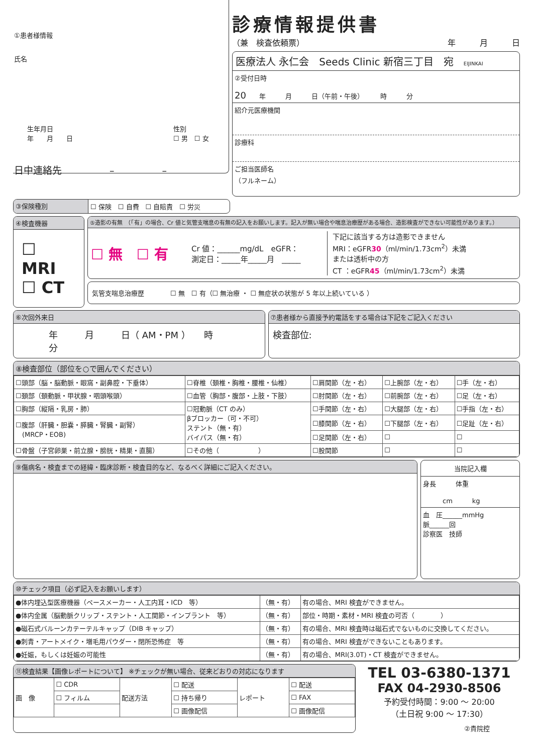①患者様情報
氏名
生年月日
年　　月　　日 性別
☐ 男　☐ 女
日中連絡先　　　　　–　　　　　–
診療情報提供書
（兼　検査依頼票） 年　　　月　　　日
医療法人 永仁会　Seeds Clinic 新宿三丁目　宛　EIJINKAI
②受付日時
20　　年　　　月　　　日（午前・午後）　　　時　　　分
紹介元医療機関
診療科
ご担当医師名
（フルネーム）
③保険種別 ☐ 保険　☐ 自費　☐ 自賠責　☐ 労災
④検査機器
☐ MRI
☐ CT
⑤造影の有無　（「有」の場合、Cr 値と気管支喘息の有無の記入をお願いします。記入が無い場合や喘息治療歴がある場合、造影検査ができない可能性があります。）
☐ 無　☐ 有 Cr 値：______mg/dL　eGFR：
測定日：_____年_____月　_____ 下記に該当する方は造影できません
MRI：eGFR30（ml/min/1.73cm<sup>2</sup>）未満
または透析中の方
CT ：eGFR45（ml/min/1.73cm<sup>2</sup>）未満
気管支喘息治療歴　　　　☐ 無　☐ 有（☐ 無治療 ・ ☐ 無症状の状態が 5 年以上続いている ）
⑥次回外来日
年　　　月　　　日（ AM・PM ）　　時　　　分
⑦患者様から直接予約電話をする場合は下記をご記入ください
検査部位:
⑧検査部位（部位を○で囲んでください）
| ☐頭部（脳・脳動脈・眼窩・副鼻腔・下垂体） | ☐脊椎（頚椎・胸椎・腰椎・仙椎） | ☐肩関節（左・右） | ☐上腕部（左・右） | ☐手（左・右） |
| ☐頚部（頚動脈・甲状腺・咽頭喉頭） | ☐血管（胸部・腹部・上肢・下肢） | ☐肘関節（左・右） | ☐前腕部（左・右） | ☐足（左・右） |
| ☐胸部（縦隔・乳房・肺） | ☐冠動脈（CT のみ） βブロッカー（可・不可） ステント（無・有） バイパス（無・有） | ☐手関節（左・右） | ☐大腿部（左・右） | ☐手指（左・右） |
| ☐腹部（肝臓・胆嚢・膵臓・腎臓・副腎） (MRCP・EOB) | | ☐膝関節（左・右） | ☐下腿部（左・右） | ☐足趾（左・右） |
| | | ☐足関節（左・右） | ☐ | ☐ |
| ☐骨盤（子宮卵巣・前立腺・膀胱・精巣・直腸） | ☐その他（ ） | ☐股関節 | ☐ | ☐ |
⑨傷病名・検査までの経緯・臨床診断・検査目的など、なるべく詳細にご記入ください。
当院記入欄
身長　　　体重
　　　cm　　　kg
血　圧______mmHg
脈______回
診察医　技師
⑩チェック項目（必ず記入をお願いします）
| ●体内埋込型医療機器（ペースメーカー・人工内耳・ICD 等） | （無・有） | 有の場合、MRI 検査ができません。 |
| ●体内金属（脳動脈クリップ・ステント・人工関節・インプラント 等） | （無・有） | 部位・時期・素材・MRI 検査の可否（ ） |
| ●磁石式バルーンカテーテルキャップ（DIB キャップ） | （無・有） | 有の場合、MRI 検査時は磁石式でないものに交換してください。 |
| ●刺青・アートメイク・増毛用パウダー・閉所恐怖症 等 | （無・有） | 有の場合、MRI 検査ができないこともあります。 |
| ●妊娠，もしくは妊娠の可能性 | （無・有） | 有の場合、MRI(3.0T)・CT 検査ができません。 |
⑪検査結果【画像レポートについて】 ※チェックが無い場合、従来どおりの対応になります
| 画 像 | ☐ CDR | 配送方法 | ☐ 配送 | レポート | ☐ 配送 |
| | ☐ フィルム | | ☐ 持ち帰り | | ☐ FAX |
| | | | ☐ 画像配信 | | ☐ 画像配信 |
TEL 03-6380-1371
FAX 04-2930-8506
予約受付時間：9:00 ～ 20:00
（土日祝 9:00 ～ 17:30）
②貴院控